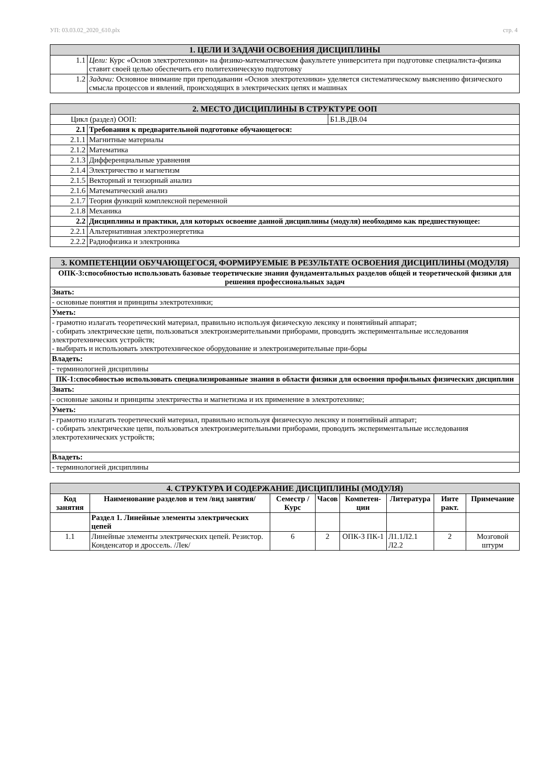УП: 03.03.02_2020_610.plx стр. 4
| 1. ЦЕЛИ И ЗАДАЧИ ОСВОЕНИЯ ДИСЦИПЛИНЫ | |
| 1.1 | Цели: Курс «Основ электротехники» на физико-математическом факультете университета при подготовке специалиста-физика ставит своей целью обеспечить его политехническую подготовку |
| 1.2 | Задачи: Основное внимание при преподавании «Основ электротехники» уделяется систематическому выяснению физического смысла процессов и явлений, происходящих в электрических цепях и машинах |
| 2. МЕСТО ДИСЦИПЛИНЫ В СТРУКТУРЕ ООП | | |
| Цикл (раздел) ООП: | | Б1.В.ДВ.04 |
| 2.1 | Требования к предварительной подготовке обучающегося: | |
| 2.1.1 | Магнитные материалы | |
| 2.1.2 | Математика | |
| 2.1.3 | Дифференциальные уравнения | |
| 2.1.4 | Электричество и магнетизм | |
| 2.1.5 | Векторный и тензорный анализ | |
| 2.1.6 | Математический анализ | |
| 2.1.7 | Теория функций комплексной переменной | |
| 2.1.8 | Механика | |
| 2.2 | Дисциплины и практики, для которых освоение данной дисциплины (модуля) необходимо как предшествующее: | |
| 2.2.1 | Альтернативная электроэнергетика | |
| 2.2.2 | Радиофизика и электроника | |
| 3. КОМПЕТЕНЦИИ ОБУЧАЮЩЕГОСЯ, ФОРМИРУЕМЫЕ В РЕЗУЛЬТАТЕ ОСВОЕНИЯ ДИСЦИПЛИНЫ (МОДУЛЯ) |
| ОПК-3:способностью использовать базовые теоретические знания фундаментальных разделов общей и теоретической физики для решения профессиональных задач |
| Знать: |
| - основные понятия и принципы электротехники; |
| Уметь: |
| - грамотно излагать теоретический материал, правильно используя физическую лексику и понятийный аппарат; - собирать электрические цепи, пользоваться электроизмерительными приборами, проводить экспериментальные исследования электротехнических устройств; - выбирать и использовать электротехническое оборудование и электроизмерительные при-боры |
| Владеть: |
| - терминологией дисциплины |
| ПК-1:способностью использовать специализированные знания в области физики для освоения профильных физических дисциплин |
| Знать: |
| - основные законы и принципы электричества и магнетизма и их применение в электротехнике; |
| Уметь: |
| - грамотно излагать теоретический материал, правильно используя физическую лексику и понятийный аппарат; - собирать электрические цепи, пользоваться электроизмерительными приборами, проводить экспериментальные исследования электротехнических устройств; |
| Владеть: |
| - терминологией дисциплины |
| 4. СТРУКТУРА И СОДЕРЖАНИЕ ДИСЦИПЛИНЫ (МОДУЛЯ) | | | | | | | |
| Код занятия | Наименование разделов и тем /вид занятия/ | Семестр / Курс | Часов | Компетен-ции | Литература | Инте ракт. | Примечание |
| | Раздел 1. Линейные элементы электрических цепей | | | | | | |
| 1.1 | Линейные элементы электрических цепей. Резистор. Конденсатор и дроссель. /Лек/ | 6 | 2 | ОПК-3 ПК-1 | Л1.1Л2.1 Л2.2 | 2 | Мозговой штурм |